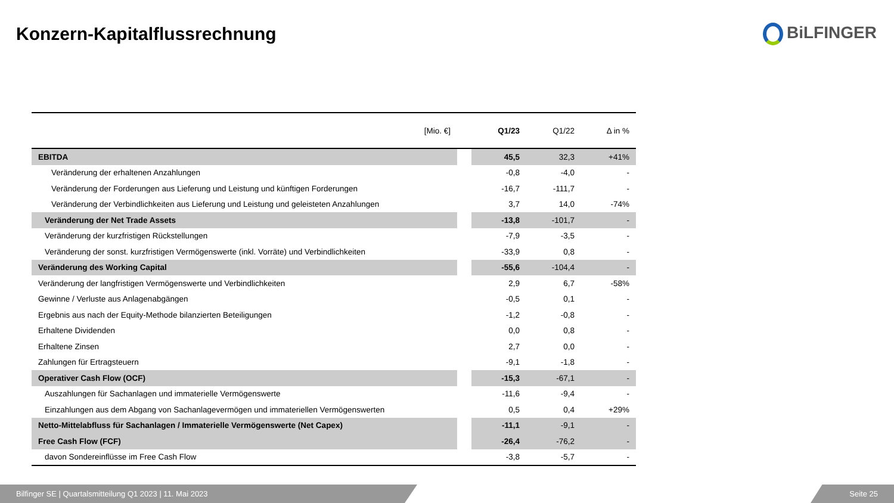Konzern-Kapitalflussrechnung BiLFINGER
| [Mio. €] | | Q1/23 | Q1/22 | Δ in % |
| --- | --- | --- | --- | --- |
| EBITDA | | 45,5 | 32,3 | +41% |
| Veränderung der erhaltenen Anzahlungen | | -0,8 | -4,0 | - |
| Veränderung der Forderungen aus Lieferung und Leistung und künftigen Forderungen | | -16,7 | -111,7 | - |
| Veränderung der Verbindlichkeiten aus Lieferung und Leistung und geleisteten Anzahlungen | | 3,7 | 14,0 | -74% |
| Veränderung der Net Trade Assets | | -13,8 | -101,7 | - |
| Veränderung der kurzfristigen Rückstellungen | | -7,9 | -3,5 | - |
| Veränderung der sonst. kurzfristigen Vermögenswerte (inkl. Vorräte) und Verbindlichkeiten | | -33,9 | 0,8 | - |
| Veränderung des Working Capital | | -55,6 | -104,4 | - |
| Veränderung der langfristigen Vermögenswerte und Verbindlichkeiten | | 2,9 | 6,7 | -58% |
| Gewinne / Verluste aus Anlagenabgängen | | -0,5 | 0,1 | - |
| Ergebnis aus nach der Equity-Methode bilanzierten Beteiligungen | | -1,2 | -0,8 | - |
| Erhaltene Dividenden | | 0,0 | 0,8 | - |
| Erhaltene Zinsen | | 2,7 | 0,0 | - |
| Zahlungen für Ertragsteuern | | -9,1 | -1,8 | - |
| Operativer Cash Flow (OCF) | | -15,3 | -67,1 | - |
| Auszahlungen für Sachanlagen und immaterielle Vermögenswerte | | -11,6 | -9,4 | - |
| Einzahlungen aus dem Abgang von Sachanlagevermögen und immateriellen Vermögenswerten | | 0,5 | 0,4 | +29% |
| Netto-Mittelabfluss für Sachanlagen / Immaterielle Vermögenswerte (Net Capex) | | -11,1 | -9,1 | - |
| Free Cash Flow (FCF) | | -26,4 | -76,2 | - |
| davon Sondereinflüsse im Free Cash Flow | | -3,8 | -5,7 | - |
Bilfinger SE | Quartalsmitteilung Q1 2023 | 11. Mai 2023 Seite 25